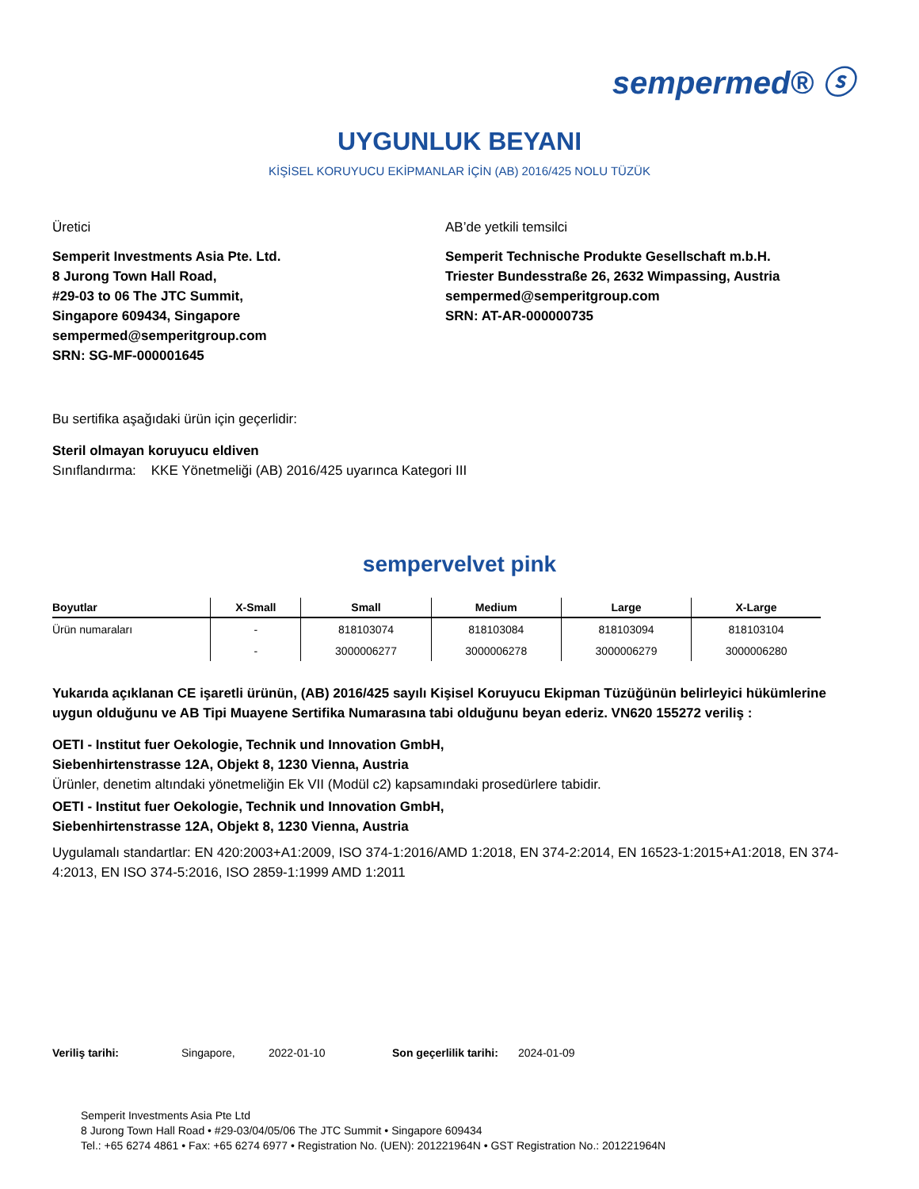sempermed® ⓢ
UYGUNLUK BEYANI
KİŞİSEL KORUYUCU EKİPMANLAR İÇİN (AB) 2016/425 NOLU TÜZÜK
Üretici
Semperit Investments Asia Pte. Ltd.
8 Jurong Town Hall Road,
#29-03 to 06 The JTC Summit,
Singapore 609434, Singapore
sempermed@semperitgroup.com
SRN: SG-MF-000001645
AB’de yetkili temsilci
Semperit Technische Produkte Gesellschaft m.b.H.
Triester Bundesstraße 26, 2632 Wimpassing, Austria
sempermed@semperitgroup.com
SRN: AT-AR-000000735
Bu sertifika aşağıdaki ürün için geçerlidir:
Steril olmayan koruyucu eldiven
Sınıflandırma: KKE Yönetmeliği (AB) 2016/425 uyarınca Kategori III
sempervelvet pink
| Boyutlar | X-Small | Small | Medium | Large | X-Large |
| --- | --- | --- | --- | --- | --- |
| Ürün numaraları | - | 818103074 | 818103084 | 818103094 | 818103104 |
| | - | 3000006277 | 3000006278 | 3000006279 | 3000006280 |
Yukarıda açıklanan CE işaretli ürünün, (AB) 2016/425 sayılı Kişisel Koruyucu Ekipman Tüzüğünün belirleyici hükümlerine uygun olduğunu ve AB Tipi Muayene Sertifika Numarasına tabi olduğunu beyan ederiz. VN620 155272 veriliş :
OETI - Institut fuer Oekologie, Technik und Innovation GmbH,
Siebenhirtenstrasse 12A, Objekt 8, 1230 Vienna, Austria
Ürünler, denetim altındaki yönetmeliğin Ek VII (Modül c2) kapsamındaki prosedürlere tabidir.
OETI - Institut fuer Oekologie, Technik und Innovation GmbH,
Siebenhirtenstrasse 12A, Objekt 8, 1230 Vienna, Austria
Uygulamalı standartlar: EN 420:2003+A1:2009, ISO 374-1:2016/AMD 1:2018, EN 374-2:2014, EN 16523-1:2015+A1:2018, EN 374-4:2013, EN ISO 374-5:2016, ISO 2859-1:1999 AMD 1:2011
Veriliş tarihi: Singapore, 2022-01-10 Son geçerlilik tarihi: 2024-01-09
Semperit Investments Asia Pte Ltd
8 Jurong Town Hall Road • #29-03/04/05/06 The JTC Summit • Singapore 609434
Tel.: +65 6274 4861 • Fax: +65 6274 6977 • Registration No. (UEN): 201221964N • GST Registration No.: 201221964N